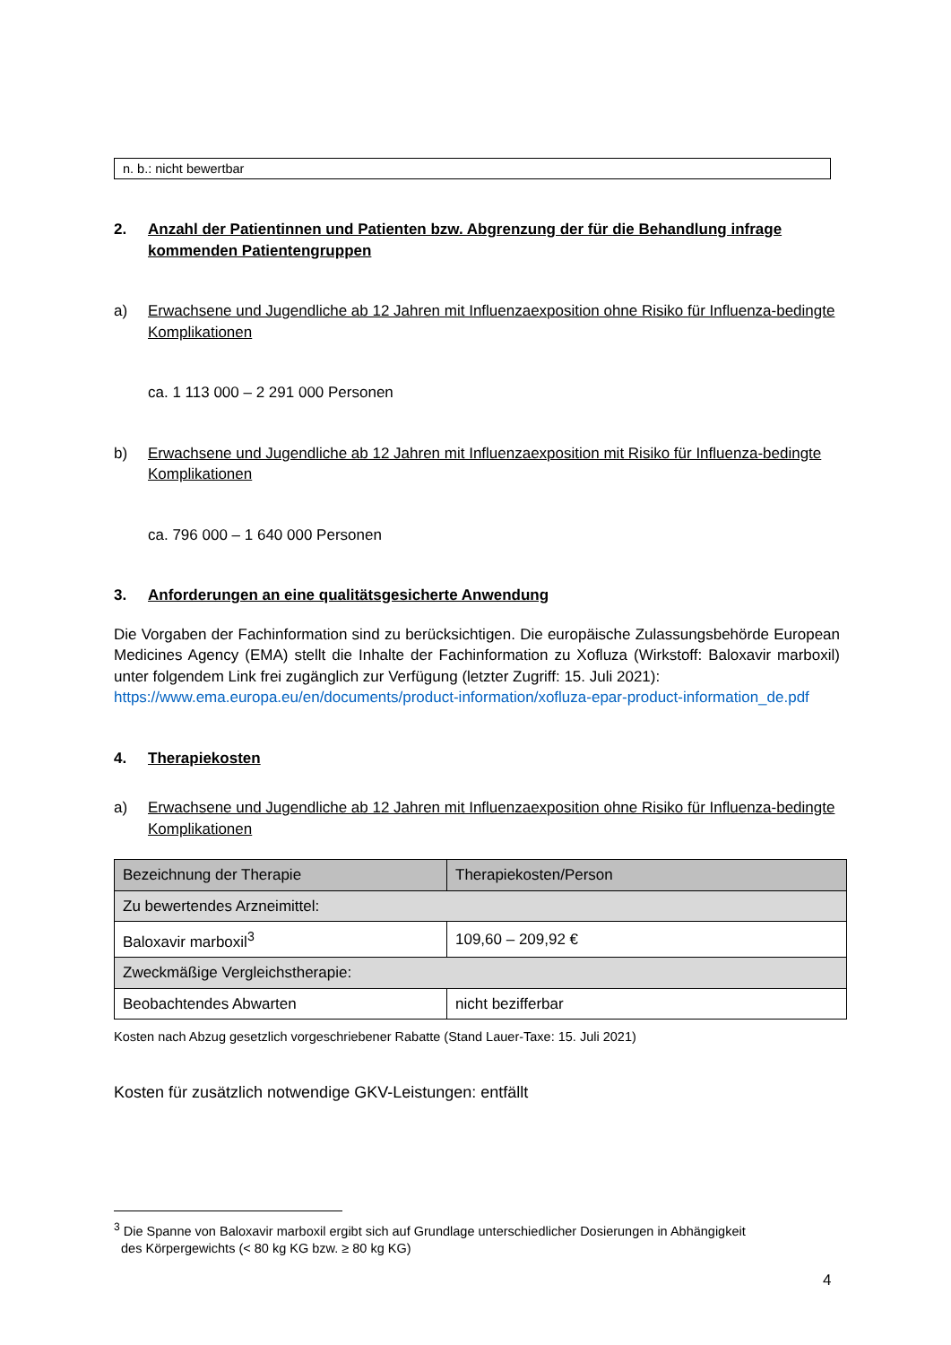n. b.: nicht bewertbar
2. Anzahl der Patientinnen und Patienten bzw. Abgrenzung der für die Behandlung infrage kommenden Patientengruppen
a) Erwachsene und Jugendliche ab 12 Jahren mit Influenzaexposition ohne Risiko für Influenza-bedingte Komplikationen
ca. 1 113 000 – 2 291 000 Personen
b) Erwachsene und Jugendliche ab 12 Jahren mit Influenzaexposition mit Risiko für Influenza-bedingte Komplikationen
ca. 796 000 – 1 640 000 Personen
3. Anforderungen an eine qualitätsgesicherte Anwendung
Die Vorgaben der Fachinformation sind zu berücksichtigen. Die europäische Zulassungs­behörde European Medicines Agency (EMA) stellt die Inhalte der Fachinformation zu Xofluza (Wirkstoff: Baloxavir marboxil) unter folgendem Link frei zugänglich zur Verfügung (letzter Zugriff: 15. Juli 2021):
https://www.ema.europa.eu/en/documents/product-information/xofluza-epar-product-information_de.pdf
4. Therapiekosten
a) Erwachsene und Jugendliche ab 12 Jahren mit Influenzaexposition ohne Risiko für Influenza-bedingte Komplikationen
| Bezeichnung der Therapie | Therapiekosten/Person |
| --- | --- |
| Zu bewertendes Arzneimittel: | |
| Baloxavir marboxil<sup>3</sup> | 109,60 – 209,92 € |
| Zweckmäßige Vergleichstherapie: | |
| Beobachtendes Abwarten | nicht bezifferbar |
Kosten nach Abzug gesetzlich vorgeschriebener Rabatte (Stand Lauer-Taxe: 15. Juli 2021)
Kosten für zusätzlich notwendige GKV-Leistungen: entfällt
<sup>3</sup> Die Spanne von Baloxavir marboxil ergibt sich auf Grundlage unterschiedlicher Dosierungen in Abhängigkeit
des Körpergewichts (< 80 kg KG bzw. ≥ 80 kg KG)
4